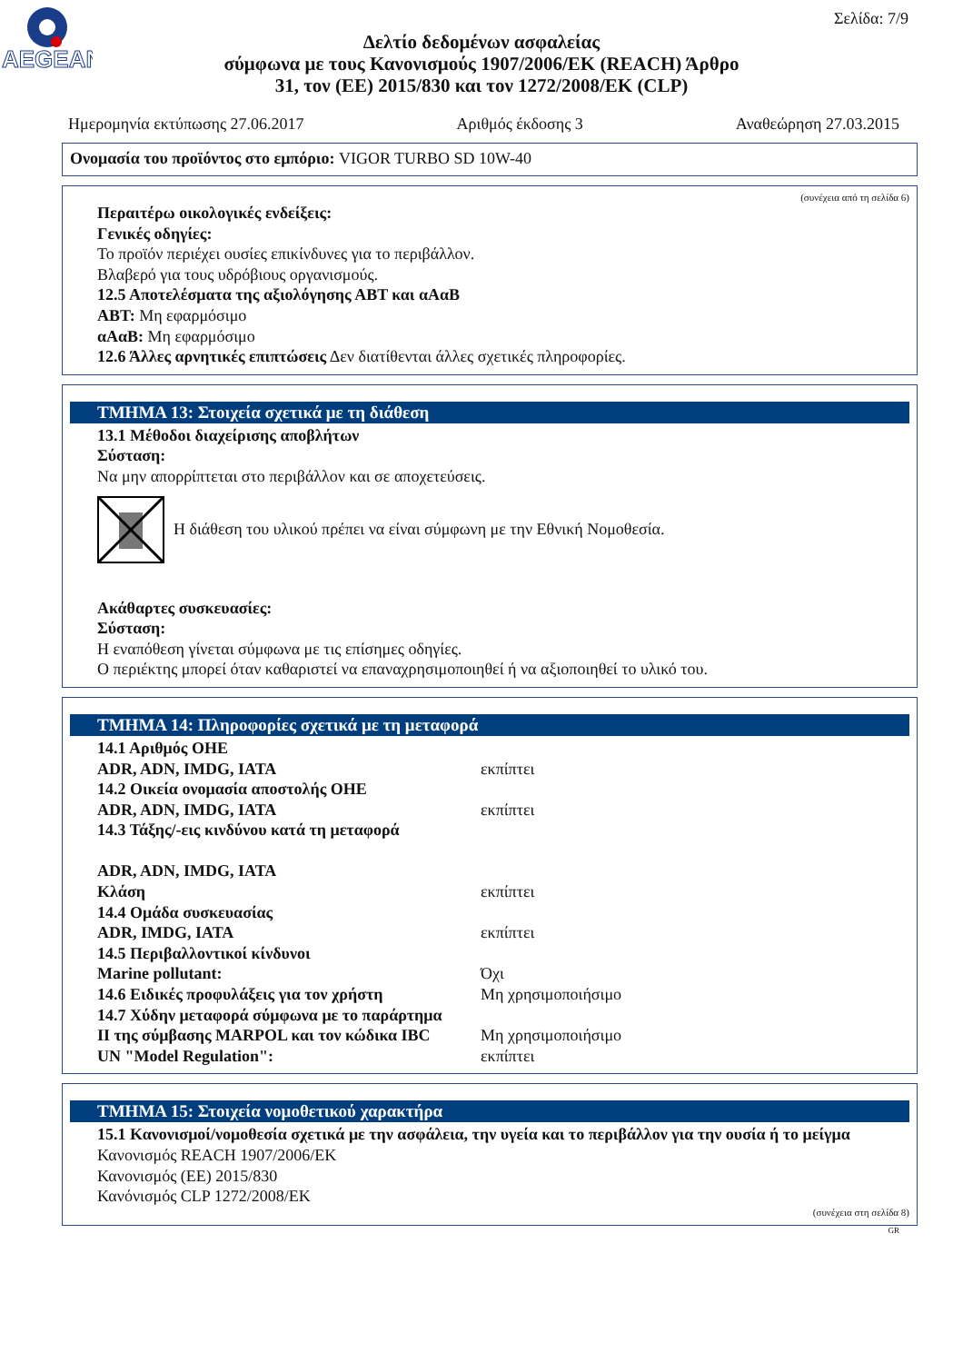AEGEAN
Σελίδα: 7/9
Δελτίο δεδομένων ασφαλείας
σύμφωνα με τους Κανονισμούς 1907/2006/ΕΚ (REACH) Άρθρο
31, τον (ΕΕ) 2015/830 και τον 1272/2008/ΕΚ (CLP)
Ημερομηνία εκτύπωσης 27.06.2017 Αριθμός έκδοσης 3 Αναθεώρηση 27.03.2015
Ονομασία του προϊόντος στο εμπόριο: VIGOR TURBO SD 10W-40
(συνέχεια από τη σελίδα 6)
Περαιτέρω οικολογικές ενδείξεις:
Γενικές οδηγίες:
Το προϊόν περιέχει ουσίες επικίνδυνες για το περιβάλλον.
Βλαβερό για τους υδρόβιους οργανισμούς.
12.5 Αποτελέσματα της αξιολόγησης ΑΒΤ και αΑαΒ
ΑΒΤ: Μη εφαρμόσιμο
αΑαΒ: Μη εφαρμόσιμο
12.6 Άλλες αρνητικές επιπτώσεις Δεν διατίθενται άλλες σχετικές πληροφορίες.
ΤΜΗΜΑ 13: Στοιχεία σχετικά με τη διάθεση
13.1 Μέθοδοι διαχείρισης αποβλήτων
Σύσταση:
Να μην απορρίπτεται στο περιβάλλον και σε αποχετεύσεις.
Η διάθεση του υλικού πρέπει να είναι σύμφωνη με την Εθνική Νομοθεσία.
Ακάθαρτες συσκευασίες:
Σύσταση:
Η εναπόθεση γίνεται σύμφωνα με τις επίσημες οδηγίες.
Ο περιέκτης μπορεί όταν καθαριστεί να επαναχρησιμοποιηθεί ή να αξιοποιηθεί το υλικό του.
ΤΜΗΜΑ 14: Πληροφορίες σχετικά με τη μεταφορά
14.1 Αριθμός ΟΗΕ
ADR, ADN, IMDG, IATA εκπίπτει
14.2 Οικεία ονομασία αποστολής ΟΗΕ
ADR, ADN, IMDG, IATA εκπίπτει
14.3 Τάξης/-εις κινδύνου κατά τη μεταφορά
ADR, ADN, IMDG, IATA
Κλάση εκπίπτει
14.4 Ομάδα συσκευασίας
ADR, IMDG, IATA εκπίπτει
14.5 Περιβαλλοντικοί κίνδυνοι
Marine pollutant: Όχι
14.6 Ειδικές προφυλάξεις για τον χρήστη Μη χρησιμοποιήσιμο
14.7 Χύδην μεταφορά σύμφωνα με το παράρτημα
II της σύμβασης MARPOL και τον κώδικα IBC Μη χρησιμοποιήσιμο
UN "Model Regulation": εκπίπτει
ΤΜΗΜΑ 15: Στοιχεία νομοθετικού χαρακτήρα
15.1 Κανονισμοί/νομοθεσία σχετικά με την ασφάλεια, την υγεία και το περιβάλλον για την ουσία ή το μείγμα
Κανονισμός REACH 1907/2006/ΕΚ
Κανονισμός (ΕΕ) 2015/830
Κανόνισμός CLP 1272/2008/ΕΚ
(συνέχεια στη σελίδα 8)
GR